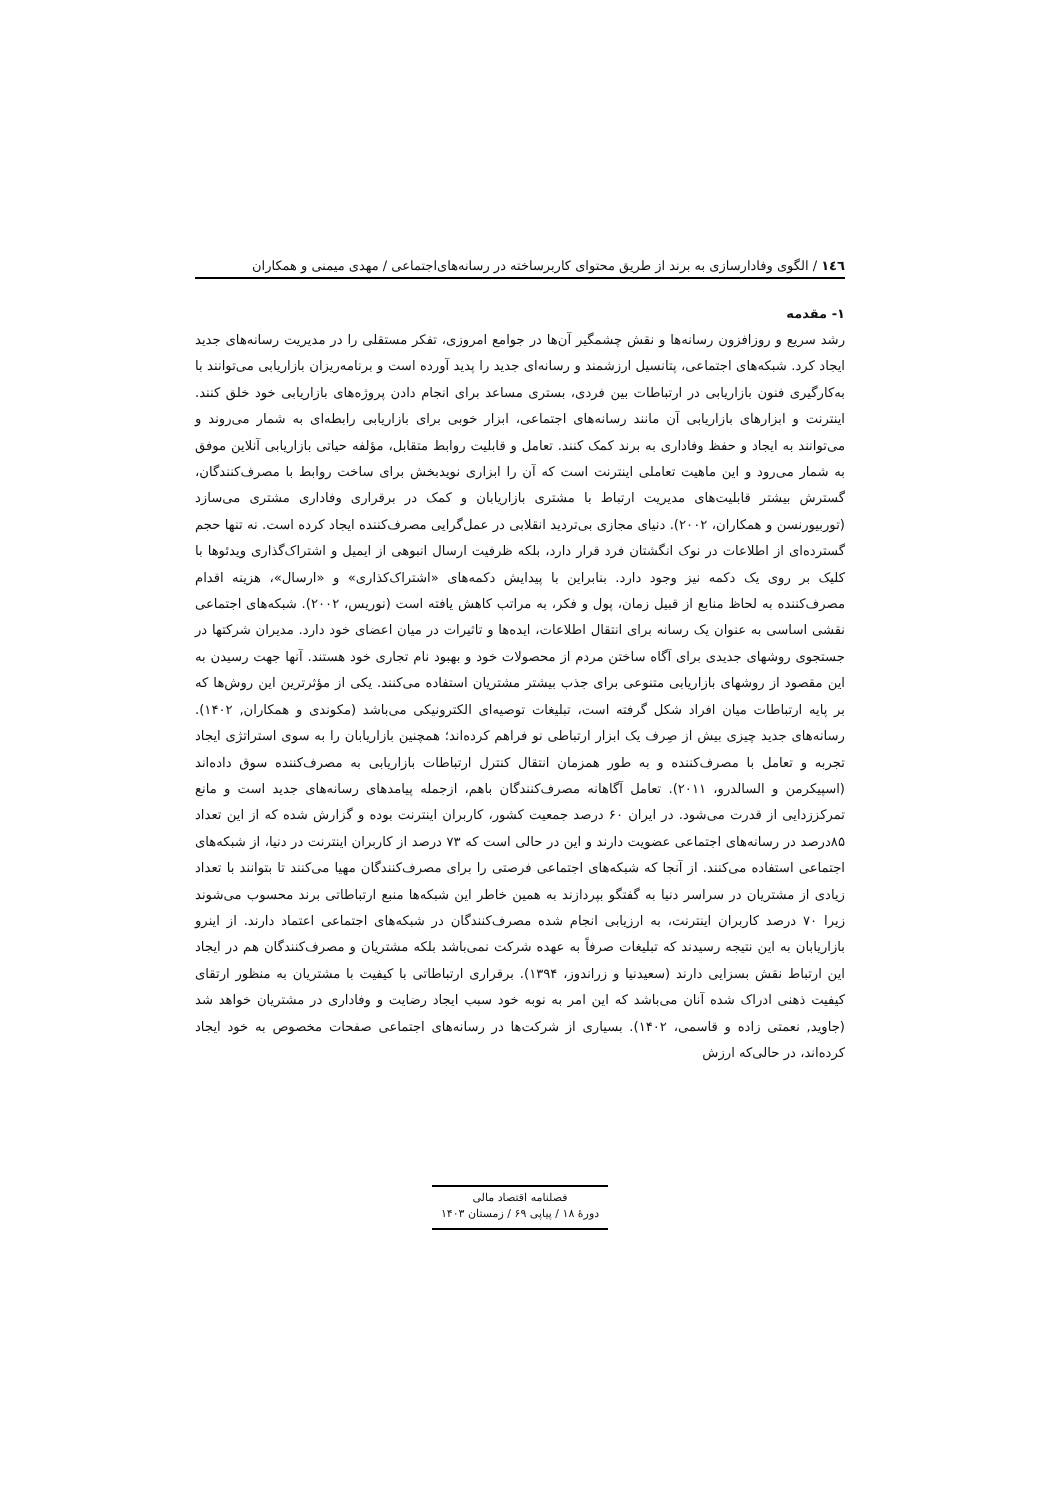١٤٦ / الگوی وفادارسازی به برند از طریق محتوای کاربرساخته در رسانه‌های‌اجتماعی / مهدی میمنی و همکاران
۱- مقدمه
رشد سریع و روزافزون رسانه‌ها و نقش چشمگیر آن‌ها در جوامع امروزی، تفکر مستقلی را در مدیریت رسانه‌های جدید ایجاد کرد. شبکه‌های اجتماعی، پتانسیل ارزشمند و رسانه‌ای جدید را پدید آورده است و برنامه‌ریزان بازاریابی می‌توانند با به‌کارگیری فنون بازاریابی در ارتباطات بین فردی، بستری مساعد برای انجام دادن پروژه‌های بازاریابی خود خلق کنند. اینترنت و ابزارهای بازاریابی آن مانند رسانه‌های اجتماعی، ابزار خوبی برای بازاریابی رابطه‌ای به شمار می‌روند و می‌توانند به ایجاد و حفظ وفاداری به برند کمک کنند. تعامل و قابلیت روابط متقابل، مؤلفه حیاتی بازاریابی آنلاین موفق به شمار می‌رود و این ماهیت تعاملی اینترنت است که آن را ابزاری نویدبخش برای ساخت روابط با مصرف‌کنندگان، گسترش بیشتر قابلیت‌های مدیریت ارتباط با مشتری بازاریابان و کمک در برقراری وفاداری مشتری می‌سازد (توربیورنسن و همکاران، ۲۰۰۲). دنیای مجازی بی‌تردید انقلابی در عمل‌گرایی مصرف‌کننده ایجاد کرده است. نه تنها حجم گسترده‌ای از اطلاعات در نوک انگشتان فرد قرار دارد، بلکه ظرفیت ارسال انبوهی از ایمیل و اشتراک‌گذاری ویدئوها با کلیک بر روی یک دکمه نیز وجود دارد. بنابراین با پیدایش دکمه‌های «اشتراک‌کذاری» و «ارسال»، هزینه اقدام مصرف‌کننده به لحاظ منابع از قبیل زمان، پول و فکر، به مراتب کاهش یافته است (نوریس، ۲۰۰۲). شبکه‌های اجتماعی نقشی اساسی به عنوان یک رسانه برای انتقال اطلاعات، ایده‌ها و تاثیرات در میان اعضای خود دارد. مدیران شرکتها در جستجوی روشهای جدیدی برای آگاه ساختن مردم از محصولات خود و بهبود نام تجاری خود هستند. آنها جهت رسیدن به این مقصود از روشهای بازاریابی متنوعی برای جذب بیشتر مشتریان استفاده می‌کنند. یکی از مؤثرترین این روش‌ها که بر پایه ارتباطات میان افراد شکل گرفته است، تبلیغات توصیه‌ای الکترونیکی می‌باشد (مکوندی و همکاران, ۱۴۰۲). رسانه‌های جدید چیزی بیش از صِرف یک ابزار ارتباطی نو فراهم کرده‌اند؛ همچنین بازاریابان را به سوی استراتژی ایجاد تجربه و تعامل با مصرف‌کننده و به طور همزمان انتقال کنترل ارتباطات بازاریابی به مصرف‌کننده سوق داده‌اند (اسپیکرمن و السالدرو، ۲۰۱۱). تعامل آگاهانه مصرف‌کنندگان باهم، ازجمله پیامدهای رسانه‌های جدید است و مانع تمرکززدایی از قدرت می‌شود. در ایران ۶۰ درصد جمعیت کشور، کاربران اینترنت بوده و گزارش شده که از این تعداد ۸۵درصد در رسانه‌های اجتماعی عضویت دارند و این در حالی است که ۷۳ درصد از کاربران اینترنت در دنیا، از شبکه‌های اجتماعی استفاده می‌کنند. از آنجا که شبکه‌های اجتماعی فرصتی را برای مصرف‌کنندگان مهیا می‌کنند تا بتوانند با تعداد زیادی از مشتریان در سراسر دنیا به گفتگو بپردازند به همین خاطر این شبکه‌ها منبع ارتباطاتی برند محسوب می‌شوند زیرا ۷۰ درصد کاربران اینترنت، به ارزیابی انجام شده مصرف‌کنندگان در شبکه‌های اجتماعی اعتماد دارند. از اینرو بازاریابان به این نتیجه رسیدند که تبلیغات صرفاً به عهده شرکت نمی‌باشد بلکه مشتریان و مصرف‌کنندگان هم در ایجاد این ارتباط نقش بسزایی دارند (سعیدنیا و زراندوز، ۱۳۹۴). برقراری ارتباطاتی با کیفیت با مشتریان به منظور ارتقای کیفیت ذهنی ادراک شده آنان می‌باشد که این امر به نوبه خود سبب ایجاد رضایت و وفاداری در مشتریان خواهد شد (جاوید, نعمتی زاده و قاسمی، ۱۴۰۲). بسیاری از شرکت‌ها در رسانه‌های اجتماعی صفحات مخصوص به خود ایجاد کرده‌اند، در حالی‌که ارزش
فصلنامه اقتصاد مالی
دورهٔ ۱۸ / پیاپی ۶۹ / زمستان ۱۴۰۳